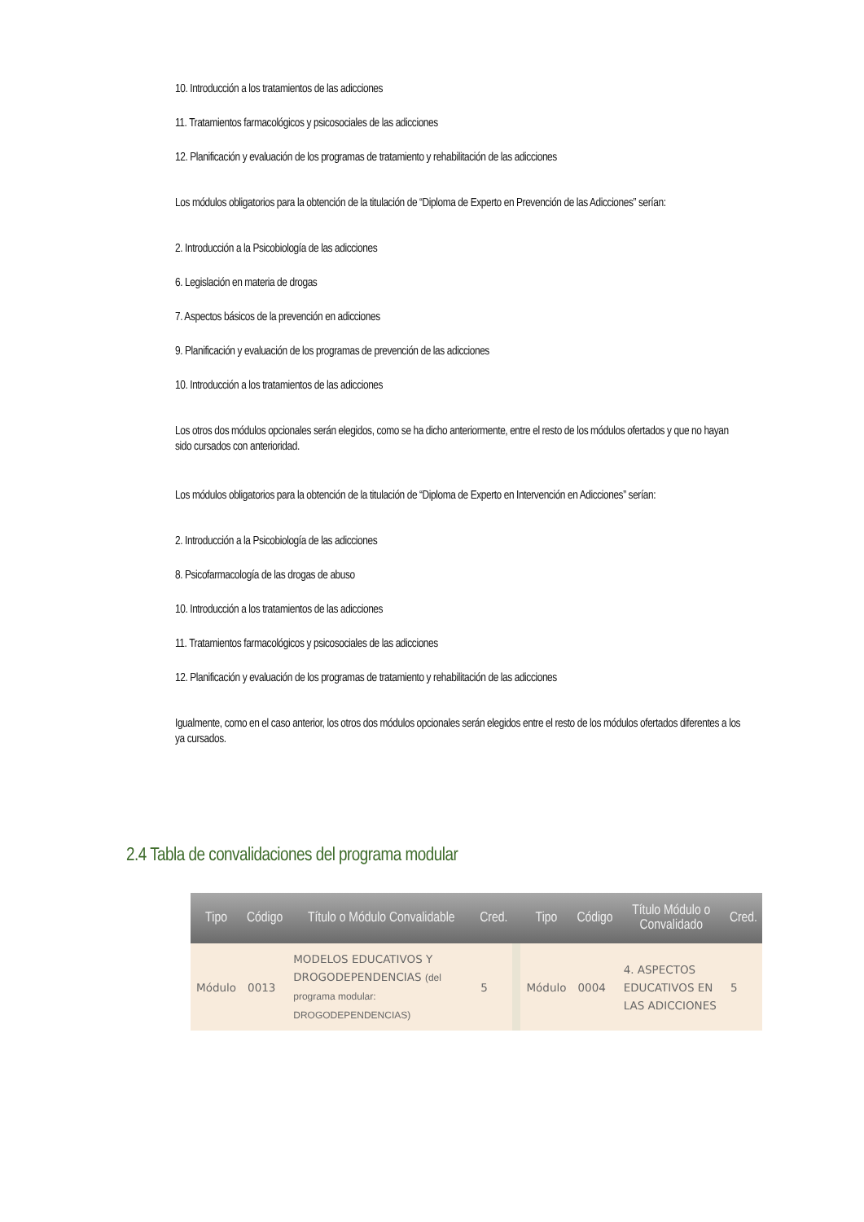10. Introducción a los tratamientos de las adicciones
11. Tratamientos farmacológicos y psicosociales de las adicciones
12. Planificación y evaluación de los programas de tratamiento y rehabilitación de las adicciones
Los módulos obligatorios para la obtención de la titulación de “Diploma de Experto en Prevención de las Adicciones” serían:
2. Introducción a la Psicobiología de las adicciones
6. Legislación en materia de drogas
7. Aspectos básicos de la prevención en adicciones
9. Planificación y evaluación de los programas de prevención de las adicciones
10. Introducción a los tratamientos de las adicciones
Los otros dos módulos opcionales serán elegidos, como se ha dicho anteriormente, entre el resto de los módulos ofertados y que no hayan sido cursados con anterioridad.
Los módulos obligatorios para la obtención de la titulación de “Diploma de Experto en Intervención en Adicciones” serían:
2. Introducción a la Psicobiología de las adicciones
8. Psicofarmacología de las drogas de abuso
10. Introducción a los tratamientos de las adicciones
11. Tratamientos farmacológicos y psicosociales de las adicciones
12. Planificación y evaluación de los programas de tratamiento y rehabilitación de las adicciones
Igualmente, como en el caso anterior, los otros dos módulos opcionales serán elegidos entre el resto de los módulos ofertados diferentes a los ya cursados.
2.4 Tabla de convalidaciones del programa modular
| Tipo | Código | Título o Módulo Convalidable | Cred. | | Tipo | Código | Título Módulo o Convalidado | Cred. |
| --- | --- | --- | --- | --- | --- | --- | --- | --- |
| Módulo | 0013 | MODELOS EDUCATIVOS Y DROGODEPENDENCIAS (del programa modular: DROGODEPENDENCIAS) | 5 | | Módulo | 0004 | 4. ASPECTOS EDUCATIVOS EN LAS ADICCIONES | 5 |